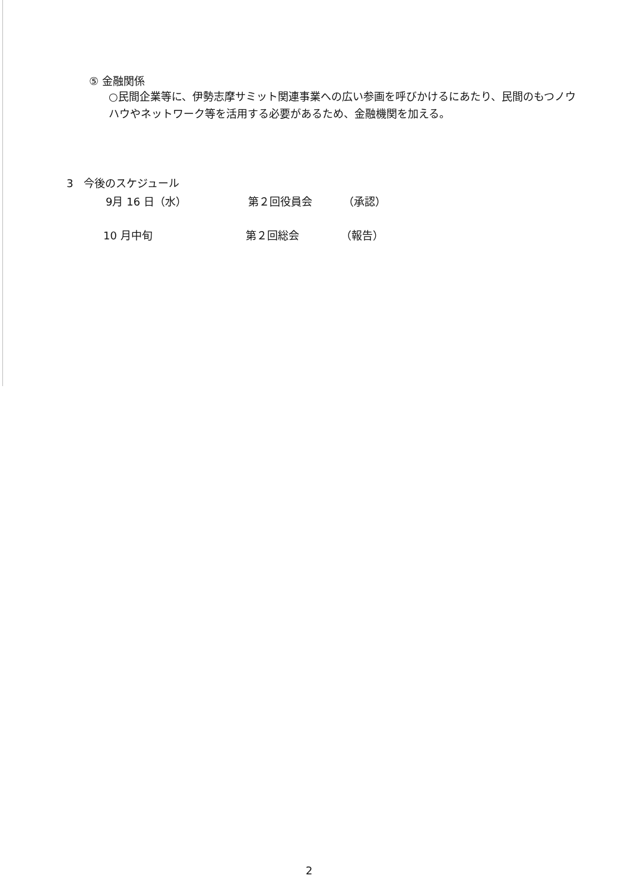⑤ 金融関係
○民間企業等に、伊勢志摩サミット関連事業への広い参画を呼びかけるにあたり、民間のもつノウハウやネットワーク等を活用する必要があるため、金融機関を加える。
3　今後のスケジュール
9月 16 日（水） 第２回役員会 （承認）
10 月中旬 第２回総会 （報告）
2